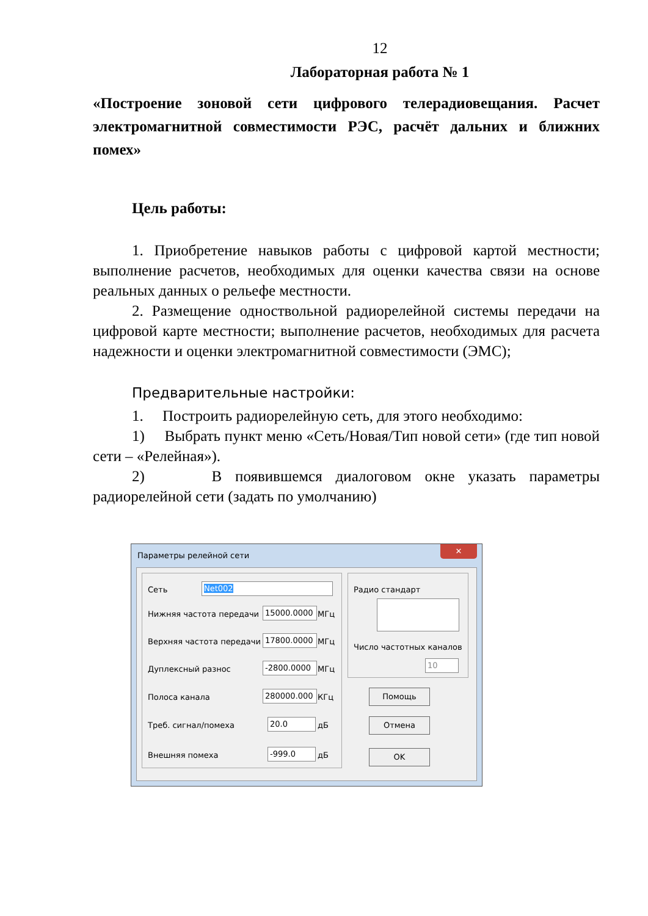12
Лабораторная работа № 1
«Построение зоновой сети цифрового телерадиовещания. Расчет электромагнитной совместимости РЭС, расчёт дальних и ближних помех»
Цель работы:
1. Приобретение навыков работы с цифровой картой местности; выполнение расчетов, необходимых для оценки качества связи на основе реальных данных о рельефе местности.
2. Размещение одноствольной радиорелейной системы передачи на цифровой карте местности; выполнение расчетов, необходимых для расчета надежности и оценки электромагнитной совместимости (ЭМС);
Предварительные настройки:
1. Построить радиорелейную сеть, для этого необходимо:
1) Выбрать пункт меню «Сеть/Новая/Тип новой сети» (где тип новой сети – «Релейная»).
2) В появившемся диалоговом окне указать параметры радиорелейной сети (задать по умолчанию)
Параметры релейной сети
✕
Сеть Net002
Нижняя частота передачи 15000.0000 МГц
Верхняя частота передачи 17800.0000 МГц
Дуплексный разнос -2800.0000 МГц
Полоса канала 280000.000 КГц
Треб. сигнал/помеха 20.0 дБ
Внешняя помеха -999.0 дБ
Радио стандарт
Число частотных каналов
10
Помощь
Отмена
OK